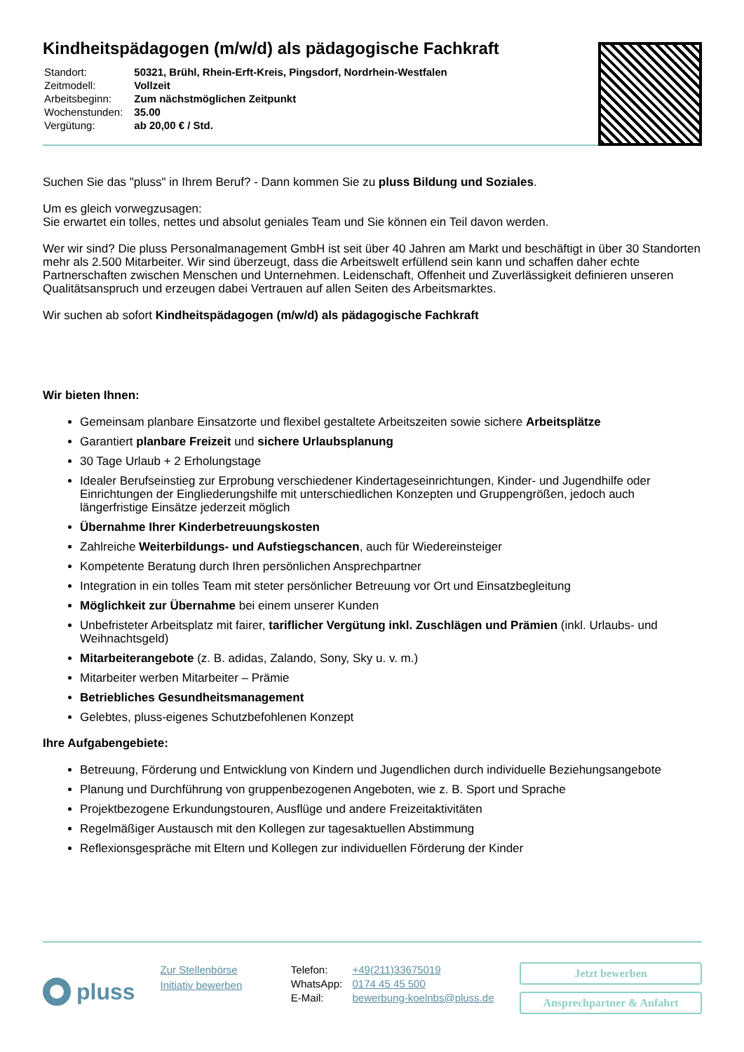Kindheitspädagogen (m/w/d) als pädagogische Fachkraft
| Standort: | 50321, Brühl, Rhein-Erft-Kreis, Pingsdorf, Nordrhein-Westfalen |
| Zeitmodell: | Vollzeit |
| Arbeitsbeginn: | Zum nächstmöglichen Zeitpunkt |
| Wochenstunden: | 35.00 |
| Vergütung: | ab 20,00 € / Std. |
Suchen Sie das "pluss" in Ihrem Beruf? - Dann kommen Sie zu pluss Bildung und Soziales.
Um es gleich vorwegzusagen:
Sie erwartet ein tolles, nettes und absolut geniales Team und Sie können ein Teil davon werden.
Wer wir sind? Die pluss Personalmanagement GmbH ist seit über 40 Jahren am Markt und beschäftigt in über 30 Standorten mehr als 2.500 Mitarbeiter. Wir sind überzeugt, dass die Arbeitswelt erfüllend sein kann und schaffen daher echte Partnerschaften zwischen Menschen und Unternehmen. Leidenschaft, Offenheit und Zuverlässigkeit definieren unseren Qualitätsanspruch und erzeugen dabei Vertrauen auf allen Seiten des Arbeitsmarktes.
Wir suchen ab sofort Kindheitspädagogen (m/w/d) als pädagogische Fachkraft
Wir bieten Ihnen:
Gemeinsam planbare Einsatzorte und flexibel gestaltete Arbeitszeiten sowie sichere Arbeitsplätze
Garantiert planbare Freizeit und sichere Urlaubsplanung
30 Tage Urlaub + 2 Erholungstage
Idealer Berufseinstieg zur Erprobung verschiedener Kindertageseinrichtungen, Kinder- und Jugendhilfe oder Einrichtungen der Eingliederungshilfe mit unterschiedlichen Konzepten und Gruppengrößen, jedoch auch längerfristige Einsätze jederzeit möglich
Übernahme Ihrer Kinderbetreuungskosten
Zahlreiche Weiterbildungs- und Aufstiegschancen, auch für Wiedereinsteiger
Kompetente Beratung durch Ihren persönlichen Ansprechpartner
Integration in ein tolles Team mit steter persönlicher Betreuung vor Ort und Einsatzbegleitung
Möglichkeit zur Übernahme bei einem unserer Kunden
Unbefristeter Arbeitsplatz mit fairer, tariflicher Vergütung inkl. Zuschlägen und Prämien (inkl. Urlaubs- und Weihnachtsgeld)
Mitarbeiterangebote (z. B. adidas, Zalando, Sony, Sky u. v. m.)
Mitarbeiter werben Mitarbeiter – Prämie
Betriebliches Gesundheitsmanagement
Gelebtes, pluss-eigenes Schutzbefohlenen Konzept
Ihre Aufgabengebiete:
Betreuung, Förderung und Entwicklung von Kindern und Jugendlichen durch individuelle Beziehungsangebote
Planung und Durchführung von gruppenbezogenen Angeboten, wie z. B. Sport und Sprache
Projektbezogene Erkundungstouren, Ausflüge und andere Freizeitaktivitäten
Regelmäßiger Austausch mit den Kollegen zur tagesaktuellen Abstimmung
Reflexionsgespräche mit Eltern und Kollegen zur individuellen Förderung der Kinder
pluss
Zur Stellenbörse
Initiativ bewerben
| Telefon: | +49(211)33675019 |
| WhatsApp: | 0174 45 45 500 |
| E-Mail: | bewerbung-koelnbs@pluss.de |
Jetzt bewerben
Ansprechpartner & Anfahrt